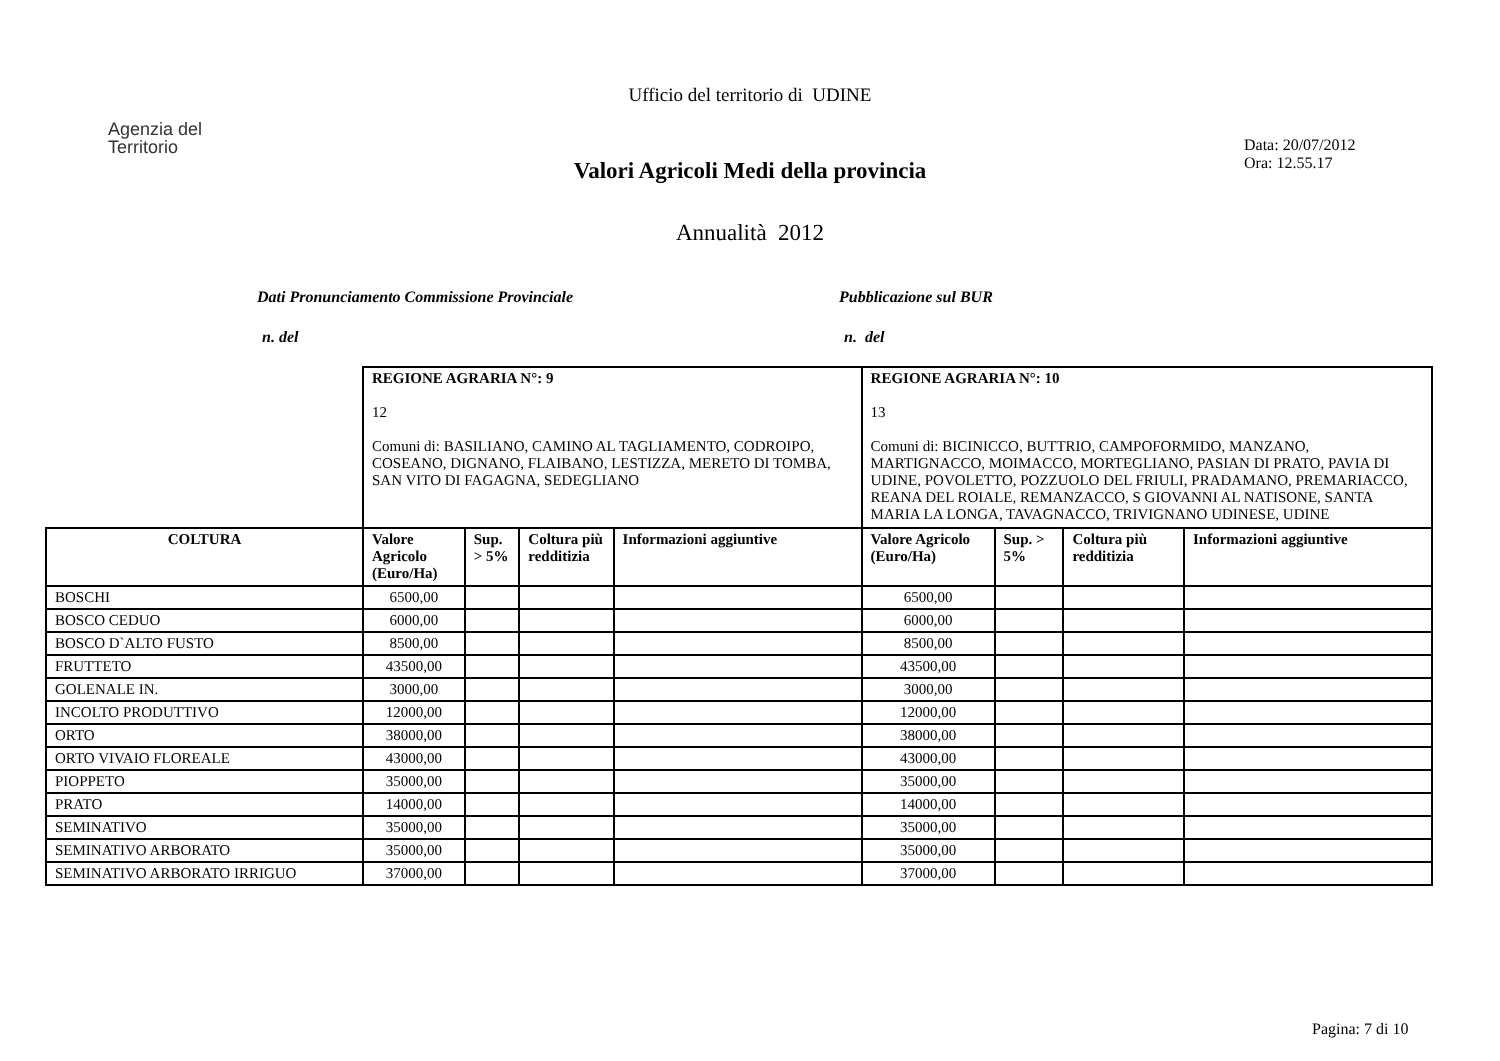Ufficio del territorio di UDINE
Agenzia del
Territorio
Data: 20/07/2012
Ora: 12.55.17
Valori Agricoli Medi della provincia
Annualità 2012
Dati Pronunciamento Commissione Provinciale Pubblicazione sul BUR
n. del n. del
| | REGIONE AGRARIA N°: 9 12 Comuni di: BASILIANO, CAMINO AL TAGLIAMENTO, CODROIPO, COSEANO, DIGNANO, FLAIBANO, LESTIZZA, MERETO DI TOMBA, SAN VITO DI FAGAGNA, SEDEGLIANO | | | | REGIONE AGRARIA N°: 10 13 Comuni di: BICINICCO, BUTTRIO, CAMPOFORMIDO, MANZANO, MARTIGNACCO, MOIMACCO, MORTEGLIANO, PASIAN DI PRATO, PAVIA DI UDINE, POVOLETTO, POZZUOLO DEL FRIULI, PRADAMANO, PREMARIACCO, REANA DEL ROIALE, REMANZACCO, S GIOVANNI AL NATISONE, SANTA MARIA LA LONGA, TAVAGNACCO, TRIVIGNANO UDINESE, UDINE | | | |
| COLTURA | Valore Agricolo (Euro/Ha) | Sup. > 5% | Coltura più redditizia | Informazioni aggiuntive | Valore Agricolo (Euro/Ha) | Sup. > 5% | Coltura più redditizia | Informazioni aggiuntive |
| BOSCHI | 6500,00 | | | | 6500,00 | | | |
| BOSCO CEDUO | 6000,00 | | | | 6000,00 | | | |
| BOSCO D`ALTO FUSTO | 8500,00 | | | | 8500,00 | | | |
| FRUTTETO | 43500,00 | | | | 43500,00 | | | |
| GOLENALE IN. | 3000,00 | | | | 3000,00 | | | |
| INCOLTO PRODUTTIVO | 12000,00 | | | | 12000,00 | | | |
| ORTO | 38000,00 | | | | 38000,00 | | | |
| ORTO VIVAIO FLOREALE | 43000,00 | | | | 43000,00 | | | |
| PIOPPETO | 35000,00 | | | | 35000,00 | | | |
| PRATO | 14000,00 | | | | 14000,00 | | | |
| SEMINATIVO | 35000,00 | | | | 35000,00 | | | |
| SEMINATIVO ARBORATO | 35000,00 | | | | 35000,00 | | | |
| SEMINATIVO ARBORATO IRRIGUO | 37000,00 | | | | 37000,00 | | | |
Pagina: 7 di 10